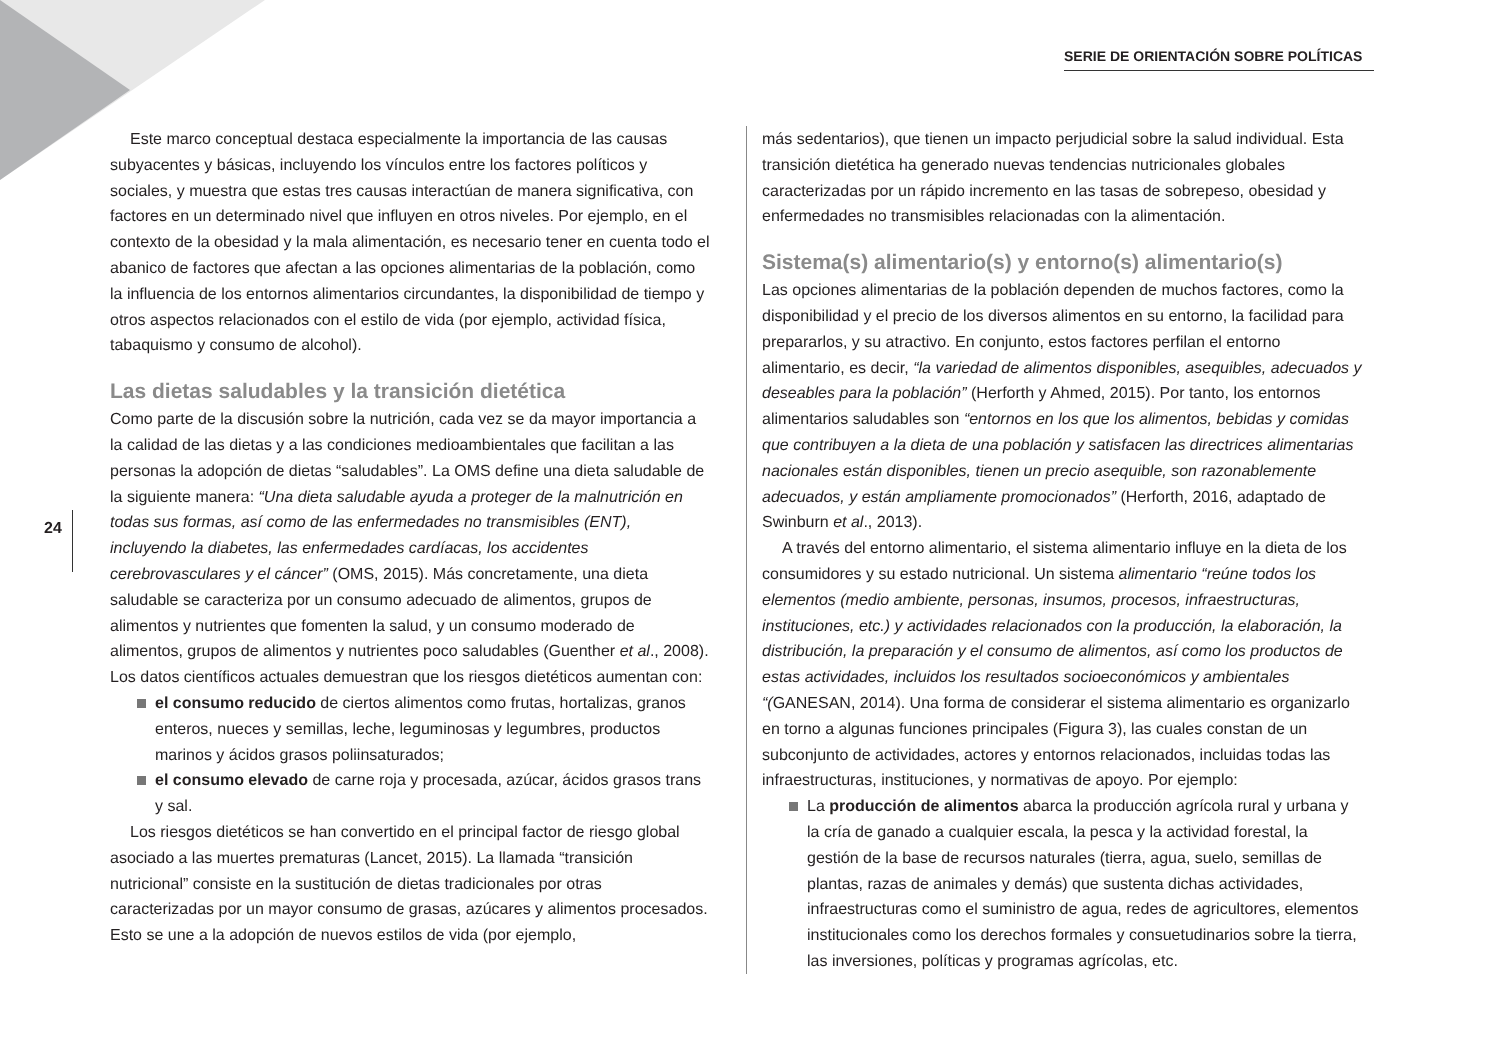SERIE DE ORIENTACIÓN SOBRE POLÍTICAS
24
Este marco conceptual destaca especialmente la importancia de las causas subyacentes y básicas, incluyendo los vínculos entre los factores políticos y sociales, y muestra que estas tres causas interactúan de manera significativa, con factores en un determinado nivel que influyen en otros niveles. Por ejemplo, en el contexto de la obesidad y la mala alimentación, es necesario tener en cuenta todo el abanico de factores que afectan a las opciones alimentarias de la población, como la influencia de los entornos alimentarios circundantes, la disponibilidad de tiempo y otros aspectos relacionados con el estilo de vida (por ejemplo, actividad física, tabaquismo y consumo de alcohol).
Las dietas saludables y la transición dietética
Como parte de la discusión sobre la nutrición, cada vez se da mayor importancia a la calidad de las dietas y a las condiciones medioambientales que facilitan a las personas la adopción de dietas “saludables”. La OMS define una dieta saludable de la siguiente manera: “Una dieta saludable ayuda a proteger de la malnutrición en todas sus formas, así como de las enfermedades no transmisibles (ENT), incluyendo la diabetes, las enfermedades cardíacas, los accidentes cerebrovasculares y el cáncer” (OMS, 2015). Más concretamente, una dieta saludable se caracteriza por un consumo adecuado de alimentos, grupos de alimentos y nutrientes que fomenten la salud, y un consumo moderado de alimentos, grupos de alimentos y nutrientes poco saludables (Guenther et al., 2008). Los datos científicos actuales demuestran que los riesgos dietéticos aumentan con:
el consumo reducido de ciertos alimentos como frutas, hortalizas, granos enteros, nueces y semillas, leche, leguminosas y legumbres, productos marinos y ácidos grasos poliinsaturados;
el consumo elevado de carne roja y procesada, azúcar, ácidos grasos trans y sal.
Los riesgos dietéticos se han convertido en el principal factor de riesgo global asociado a las muertes prematuras (Lancet, 2015). La llamada “transición nutricional” consiste en la sustitución de dietas tradicionales por otras caracterizadas por un mayor consumo de grasas, azúcares y alimentos procesados. Esto se une a la adopción de nuevos estilos de vida (por ejemplo,
más sedentarios), que tienen un impacto perjudicial sobre la salud individual. Esta transición dietética ha generado nuevas tendencias nutricionales globales caracterizadas por un rápido incremento en las tasas de sobrepeso, obesidad y enfermedades no transmisibles relacionadas con la alimentación.
Sistema(s) alimentario(s) y entorno(s) alimentario(s)
Las opciones alimentarias de la población dependen de muchos factores, como la disponibilidad y el precio de los diversos alimentos en su entorno, la facilidad para prepararlos, y su atractivo. En conjunto, estos factores perfilan el entorno alimentario, es decir, “la variedad de alimentos disponibles, asequibles, adecuados y deseables para la población” (Herforth y Ahmed, 2015). Por tanto, los entornos alimentarios saludables son “entornos en los que los alimentos, bebidas y comidas que contribuyen a la dieta de una población y satisfacen las directrices alimentarias nacionales están disponibles, tienen un precio asequible, son razonablemente adecuados, y están ampliamente promocionados” (Herforth, 2016, adaptado de Swinburn et al., 2013).
A través del entorno alimentario, el sistema alimentario influye en la dieta de los consumidores y su estado nutricional. Un sistema alimentario “reúne todos los elementos (medio ambiente, personas, insumos, procesos, infraestructuras, instituciones, etc.) y actividades relacionados con la producción, la elaboración, la distribución, la preparación y el consumo de alimentos, así como los productos de estas actividades, incluidos los resultados socioeconómicos y ambientales “(GANESAN, 2014). Una forma de considerar el sistema alimentario es organizarlo en torno a algunas funciones principales (Figura 3), las cuales constan de un subconjunto de actividades, actores y entornos relacionados, incluidas todas las infraestructuras, instituciones, y normativas de apoyo. Por ejemplo:
La producción de alimentos abarca la producción agrícola rural y urbana y la cría de ganado a cualquier escala, la pesca y la actividad forestal, la gestión de la base de recursos naturales (tierra, agua, suelo, semillas de plantas, razas de animales y demás) que sustenta dichas actividades, infraestructuras como el suministro de agua, redes de agricultores, elementos institucionales como los derechos formales y consuetudinarios sobre la tierra, las inversiones, políticas y programas agrícolas, etc.